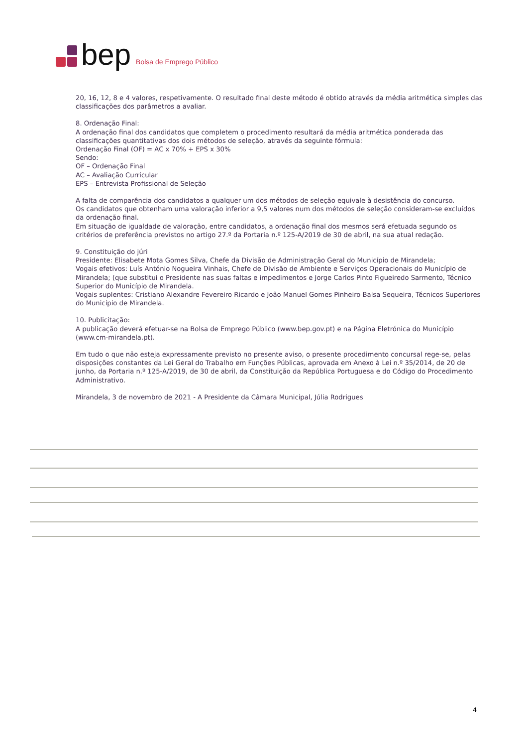bep Bolsa de Emprego Público
20, 16, 12, 8 e 4 valores, respetivamente. O resultado final deste método é obtido através da média aritmética simples das classificações dos parâmetros a avaliar.
8. Ordenação Final:
A ordenação final dos candidatos que completem o procedimento resultará da média aritmética ponderada das classificações quantitativas dos dois métodos de seleção, através da seguinte fórmula:
Ordenação Final (OF) = AC x 70% + EPS x 30%
Sendo:
OF – Ordenação Final
AC – Avaliação Curricular
EPS – Entrevista Profissional de Seleção
A falta de comparência dos candidatos a qualquer um dos métodos de seleção equivale à desistência do concurso.
Os candidatos que obtenham uma valoração inferior a 9,5 valores num dos métodos de seleção consideram-se excluídos da ordenação final.
Em situação de igualdade de valoração, entre candidatos, a ordenação final dos mesmos será efetuada segundo os critérios de preferência previstos no artigo 27.º da Portaria n.º 125-A/2019 de 30 de abril, na sua atual redação.
9. Constituição do júri
Presidente: Elisabete Mota Gomes Silva, Chefe da Divisão de Administração Geral do Município de Mirandela;
Vogais efetivos: Luís António Nogueira Vinhais, Chefe de Divisão de Ambiente e Serviços Operacionais do Município de Mirandela; (que substitui o Presidente nas suas faltas e impedimentos e Jorge Carlos Pinto Figueiredo Sarmento, Técnico Superior do Município de Mirandela.
Vogais suplentes: Cristiano Alexandre Fevereiro Ricardo e João Manuel Gomes Pinheiro Balsa Sequeira, Técnicos Superiores do Município de Mirandela.
10. Publicitação:
A publicação deverá efetuar-se na Bolsa de Emprego Público (www.bep.gov.pt) e na Página Eletrónica do Município (www.cm-mirandela.pt).
Em tudo o que não esteja expressamente previsto no presente aviso, o presente procedimento concursal rege-se, pelas disposições constantes da Lei Geral do Trabalho em Funções Públicas, aprovada em Anexo à Lei n.º 35/2014, de 20 de junho, da Portaria n.º 125-A/2019, de 30 de abril, da Constituição da República Portuguesa e do Código do Procedimento Administrativo.
Mirandela, 3 de novembro de 2021 - A Presidente da Câmara Municipal, Júlia Rodrigues
4